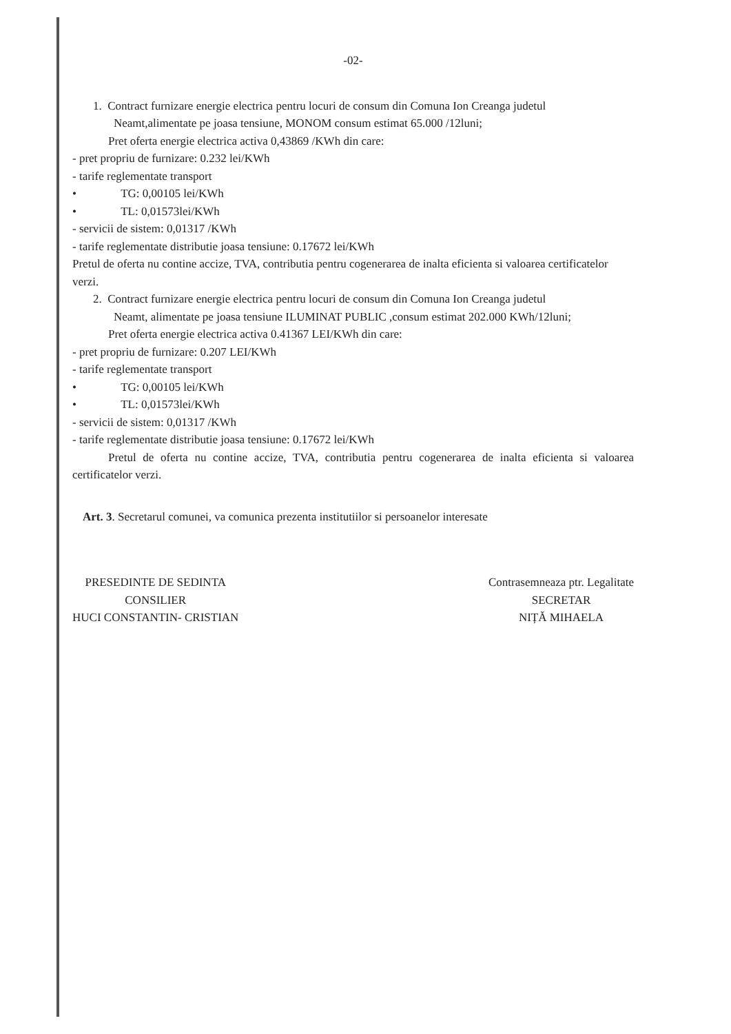-02-
1. Contract furnizare energie electrica pentru locuri de consum din Comuna Ion Creanga judetul
Neamt,alimentate pe joasa tensiune, MONOM consum estimat 65.000 /12luni;
Pret oferta energie electrica activa 0,43869 /KWh din care:
- pret propriu de furnizare: 0.232 lei/KWh
- tarife reglementate transport
• TG: 0,00105 lei/KWh
• TL: 0,01573lei/KWh
- servicii de sistem: 0,01317 /KWh
- tarife reglementate distributie joasa tensiune: 0.17672 lei/KWh
Pretul de oferta nu contine accize, TVA, contributia pentru cogenerarea de inalta eficienta si valoarea certificatelor verzi.
2. Contract furnizare energie electrica pentru locuri de consum din Comuna Ion Creanga judetul
Neamt, alimentate pe joasa tensiune ILUMINAT PUBLIC ,consum estimat 202.000 KWh/12luni;
Pret oferta energie electrica activa 0.41367 LEI/KWh din care:
- pret propriu de furnizare: 0.207 LEI/KWh
- tarife reglementate transport
• TG: 0,00105 lei/KWh
• TL: 0,01573lei/KWh
- servicii de sistem: 0,01317 /KWh
- tarife reglementate distributie joasa tensiune: 0.17672 lei/KWh
Pretul de oferta nu contine accize, TVA, contributia pentru cogenerarea de inalta eficienta si valoarea certificatelor verzi.
Art. 3. Secretarul comunei, va comunica prezenta institutiilor si persoanelor interesate
PRESEDINTE DE SEDINTA
CONSILIER
HUCI CONSTANTIN- CRISTIAN
Contrasemneaza ptr. Legalitate
SECRETAR
NIȚĂ MIHAELA